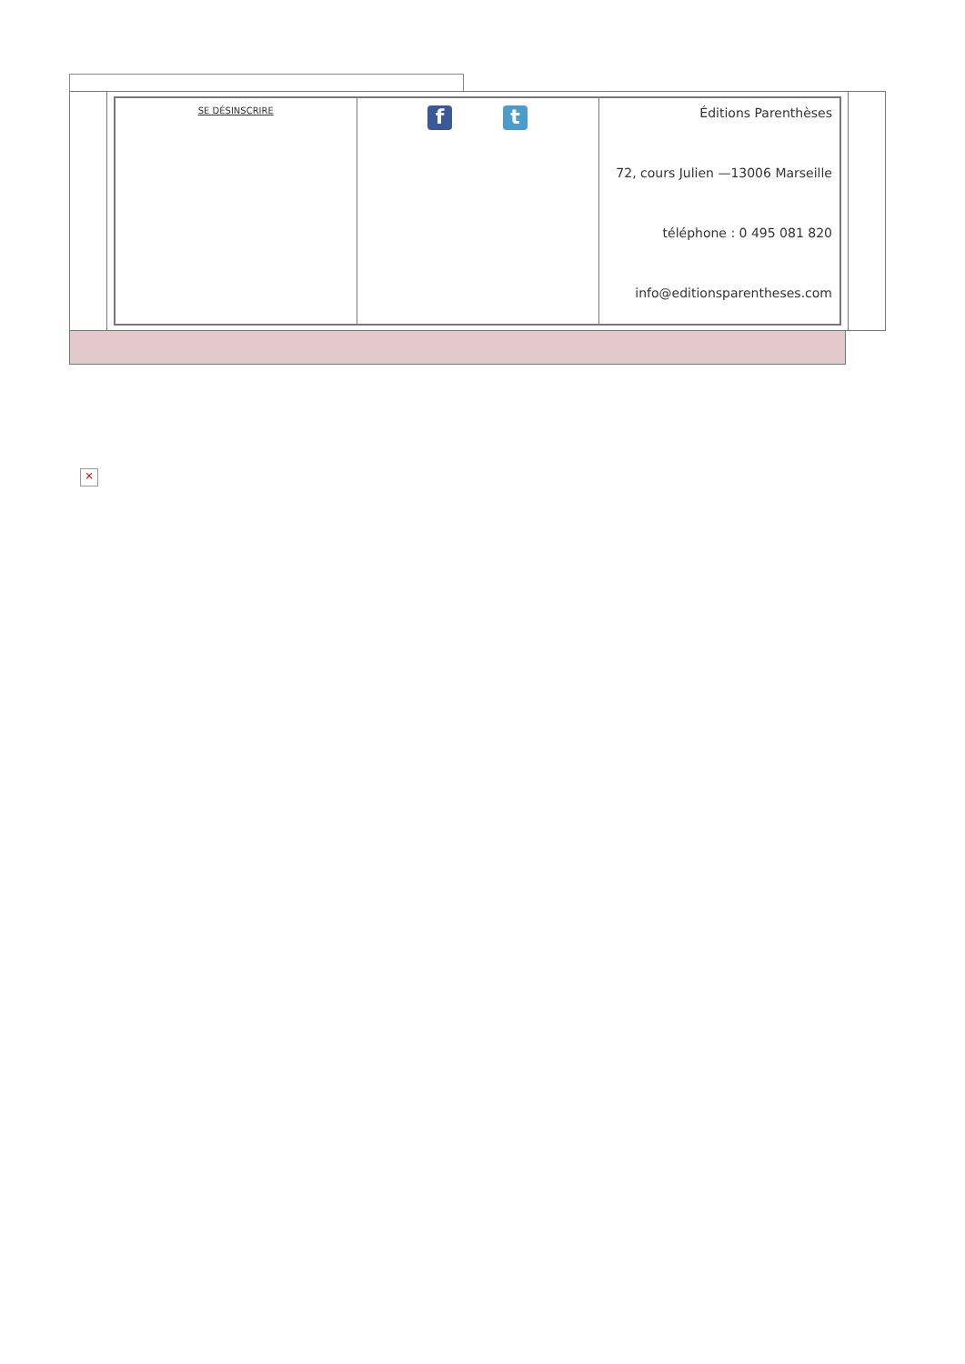| SE DÉSINSCRIRE | f t | Éditions Parenthèses 72, cours Julien —13006 Marseille téléphone : 0 495 081 820 info@editionsparentheses.com |
×